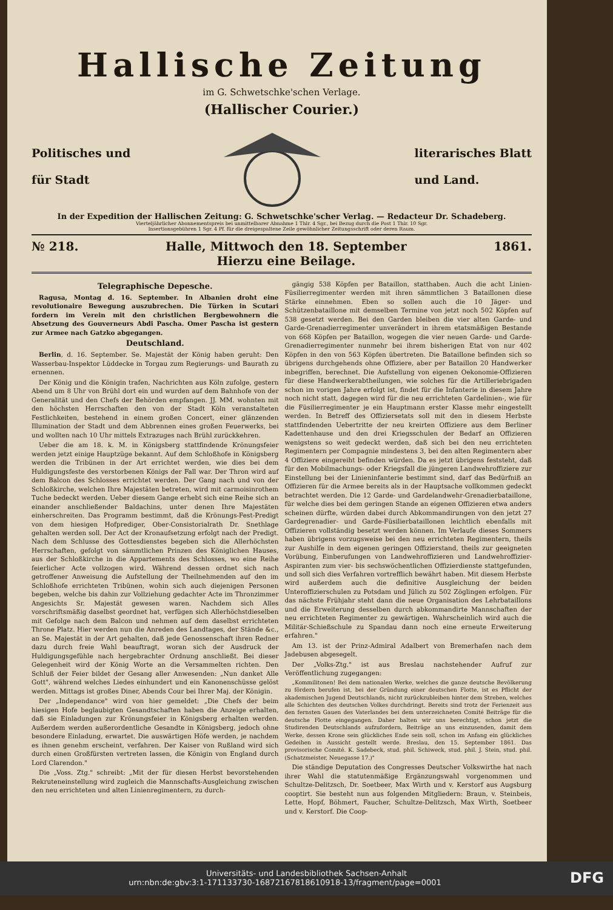Hallische Zeitung
im G. Schwetschke'schen Verlage.
(Hallischer Courier.)
Politisches und
für Stadt
literarisches Blatt
und Land.
In der Expedition der Hallischen Zeitung: G. Schwetschke'scher Verlag. — Redacteur Dr. Schadeberg.
Vierteljährlicher Abonnementspreis bei unmittelbarer Abnahme 1 Thlr. 4 Sgr., bei Bezug durch die Post 1 Thlr. 10 Sgr.
Insertionsgebühren 1 Sgr. 4 Pf. für die dreigespaltene Zeile gewöhnlicher Zeitungsschrift oder deren Raum.
№ 218. Halle, Mittwoch den 18. September
Hierzu eine Beilage. 1861.
Telegraphische Depesche.
Ragusa, Montag d. 16. September. In Albanien droht eine revolutionaire Bewegung auszubrechen. Die Türken in Scutari fordern im Verein mit den christlichen Bergbewohnern die Absetzung des Gouverneurs Abdi Pascha. Omer Pascha ist gestern zur Armee nach Gatzko abgegangen.
Deutschland.
Berlin, d. 16. September. Se. Majestät der König haben geruht: Den Wasserbau-Inspektor Lüddecke in Torgau zum Regierungs- und Baurath zu ernennen.
Der König und die Königin trafen, Nachrichten aus Köln zufolge, gestern Abend um 8 Uhr von Brühl dort ein und wurden auf dem Bahnhofe von der Generalität und den Chefs der Behörden empfangen. JJ. MM. wohnten mit den höchsten Herrschaften den von der Stadt Köln veranstalteten Festlichkeiten, bestehend in einem großen Concert, einer glänzenden Illumination der Stadt und dem Abbrennen eines großen Feuerwerks, bei und wollten nach 10 Uhr mittels Extrazuges nach Brühl zurückkehren.
Ueber die am 18. k. M. in Königsberg stattfindende Krönungsfeier werden jetzt einige Hauptzüge bekannt. Auf dem Schloßhofe in Königsberg werden die Tribünen in der Art errichtet werden, wie dies bei dem Huldigungsfeste des verstorbenen Königs der Fall war. Der Thron wird auf dem Balcon des Schlosses errichtet werden. Der Gang nach und von der Schloßkirche, welchen Ihre Majestäten betreten, wird mit carmoisinrothem Tuche bedeckt werden. Ueber diesem Gange erhebt sich eine Reihe sich an einander anschließender Baldachins, unter denen Ihre Majestäten einherschreiten. Das Programm bestimmt, daß die Krönungs-Fest-Predigt von dem hiesigen Hofprediger, Ober-Consistorialrath Dr. Snethlage gehalten werden soll. Der Act der Kronaufsetzung erfolgt nach der Predigt. Nach dem Schlusse des Gottesdienstes begeben sich die Allerhöchsten Herrschaften, gefolgt von sämmtlichen Prinzen des Königlichen Hauses, aus der Schloßkirche in die Appartements des Schlosses, wo eine Reihe feierlicher Acte vollzogen wird. Während dessen ordnet sich nach getroffener Anweisung die Aufstellung der Theilnehmenden auf den im Schloßhofe errichteten Tribünen, wohin sich auch diejenigen Personen begeben, welche bis dahin zur Vollziehung gedachter Acte im Thronzimmer Angesichts Sr. Majestät gewesen waren. Nachdem sich Alles vorschriftsmäßig daselbst geordnet hat, verfügen sich Allerhöchstdieselben mit Gefolge nach dem Balcon und nehmen auf dem daselbst errichteten Throne Platz. Hier werden nun die Anreden des Landtages, der Stände &c., an Se. Majestät in der Art gehalten, daß jede Genossenschaft ihren Redner dazu durch freie Wahl beauftragt, woran sich der Ausdruck der Huldigungsgefühle nach hergebrachter Ordnung anschließt. Bei dieser Gelegenheit wird der König Worte an die Versammelten richten. Den Schluß der Feier bildet der Gesang aller Anwesenden: „Nun danket Alle Gott", während welches Liedes einhundert und ein Kanonenschüsse gelöst werden. Mittags ist großes Diner, Abends Cour bei Ihrer Maj. der Königin.
Der „Independance" wird von hier gemeldet: „Die Chefs der beim hiesigen Hofe beglaubigten Gesandtschaften haben die Anzeige erhalten, daß sie Einladungen zur Krönungsfeier in Königsberg erhalten werden. Außerdem werden außerordentliche Gesandte in Königsberg, jedoch ohne besondere Einladung, erwartet. Die auswärtigen Höfe werden, je nachdem es ihnen genehm erscheint, verfahren. Der Kaiser von Rußland wird sich durch einen Großfürsten vertreten lassen, die Königin von England durch Lord Clarendon."
Die „Voss. Ztg." schreibt: „Mit der für diesen Herbst bevorstehenden Rekruteneinstellung wird zugleich die Mannschafts-Ausgleichung zwischen den neu errichteten und alten Linienregimentern, zu durch-
gängig 538 Köpfen per Bataillon, statthaben. Auch die acht Linien-Füsilierregimenter werden mit ihren sämmtlichen 3 Bataillonen diese Stärke einnehmen. Eben so sollen auch die 10 Jäger- und Schützenbataillone mit demselben Termine von jetzt noch 502 Köpfen auf 538 gesetzt werden. Bei den Garden bleiben die vier alten Garde- und Garde-Grenadierregimenter unverändert in ihrem etatsmäßigen Bestande von 668 Köpfen per Bataillon, wogegen die vier neuen Garde- und Garde-Grenadierregimenter nunmehr bei ihrem bisherigen Etat von nur 402 Köpfen in den von 563 Köpfen übertreten. Die Bataillone befinden sich so übrigens durchgehends ohne Offiziere, aber per Bataillon 20 Handwerker inbegriffen, berechnet. Die Aufstellung von eigenen Oekonomie-Offizieren für diese Handwerkerabtheilungen, wie solches für die Artilleriebrigaden schon im vorigen Jahre erfolgt ist, findet für die Infanterie in diesem Jahre noch nicht statt, dagegen wird für die neu errichteten Gardelinien-, wie für die Füsilierregimenter je ein Hauptmann erster Klasse mehr eingestellt werden. In Betreff des Offiziersetats soll mit den in diesem Herbste stattfindenden Uebertritte der neu kreirten Offiziere aus dem Berliner Kadettenhause und den drei Kriegsschulen der Bedarf an Offizieren wenigstens so weit gedeckt werden, daß sich bei den neu errichteten Regimentern per Compagnie mindestens 3, bei den alten Regimentern aber 4 Offiziere eingereiht befinden würden. Da es jetzt übrigens feststeht, daß für den Mobilmachungs- oder Kriegsfall die jüngeren Landwehroffiziere zur Einstellung bei der Linieninfanterie bestimmt sind, darf das Bedürfniß an Offizieren für die Armee bereits als in der Hauptsache vollkommen gedeckt betrachtet werden. Die 12 Garde- und Gardelandwehr-Grenadierbataillone, für welche dies bei dem geringen Stande an eigenen Offizieren etwa anders scheinen dürfte, würden dabei durch Abkommandirungen von den jetzt 27 Gardegrenadier- und Garde-Füsilierbataillonen leichtlich ebenfalls mit Offizieren vollständig besetzt werden können. Im Verlaufe dieses Sommers haben übrigens vorzugsweise bei den neu errichteten Regimentern, theils zur Aushilfe in dem eigenen geringen Offizierstand, theils zur geeigneten Vorübung, Einberufungen von Landwehroffizieren und Landwehroffizier-Aspiranten zum vier- bis sechswöchentlichen Offizierdienste stattgefunden, und soll sich dies Verfahren vortrefflich bewährt haben. Mit diesem Herbste wird außerdem auch die definitive Ausgleichung der beiden Unteroffizierschulen zu Potsdam und Jülich zu 502 Zöglingen erfolgen. Für das nächste Frühjahr steht dann die neue Organisation des Lehrbataillons und die Erweiterung desselben durch abkommandirte Mannschaften der neu errichteten Regimenter zu gewärtigen. Wahrscheinlich wird auch die Militär-Schießschule zu Spandau dann noch eine erneute Erweiterung erfahren."
Am 13. ist der Prinz-Admiral Adalbert von Bremerhafen nach dem Jadebusen abgesegelt.
Der „Volks-Ztg." ist aus Breslau nachstehender Aufruf zur Veröffentlichung zugegangen:
„Kommilitonen! Bei dem nationalen Werke, welches die ganze deutsche Bevölkerung zu fördern berufen ist, bei der Gründung einer deutschen Flotte, ist es Pflicht der akademischen Jugend Deutschlands, nicht zurückzubleiben hinter dem Streben, welches alle Schichten des deutschen Volkes durchdringt. Bereits sind trotz der Ferienzeit aus den fernsten Gauen des Vaterlandes bei dem unterzeichneten Comité Beiträge für die deutsche Flotte eingegangen. Daher halten wir uns berechtigt, schon jetzt die Studirenden Deutschlands aufzufordern, Beiträge an uns einzusenden, damit dem Werke, dessen Krone sein glückliches Ende sein soll, schon im Anfang ein glückliches Gedeihen in Aussicht gestellt werde. Breslau, den 15. September 1861. Das provisorische Comité. K. Sadebeck, stud. phil. Schiweck, stud. phil. J. Stein, stud. phil. (Schatzmeister, Neuegasse 17.)"
Die ständige Deputation des Congresses Deutscher Volkswirthe hat nach ihrer Wahl die statutenmäßige Ergänzungswahl vorgenommen und Schultze-Delitzsch, Dr. Soetbeer, Max Wirth und v. Kerstorf aus Augsburg cooptirt. Sie besteht nun aus folgenden Mitgliedern: Braun, v. Steinbeis, Lette, Hopf, Böhmert, Faucher, Schultze-Delitzsch, Max Wirth, Soetbeer und v. Kerstorf. Die Coop-
Universitäts- und Landesbibliothek Sachsen-Anhalt
urn:nbn:de:gbv:3:1-171133730-16872167818610918-13/fragment/page=0001 DFG